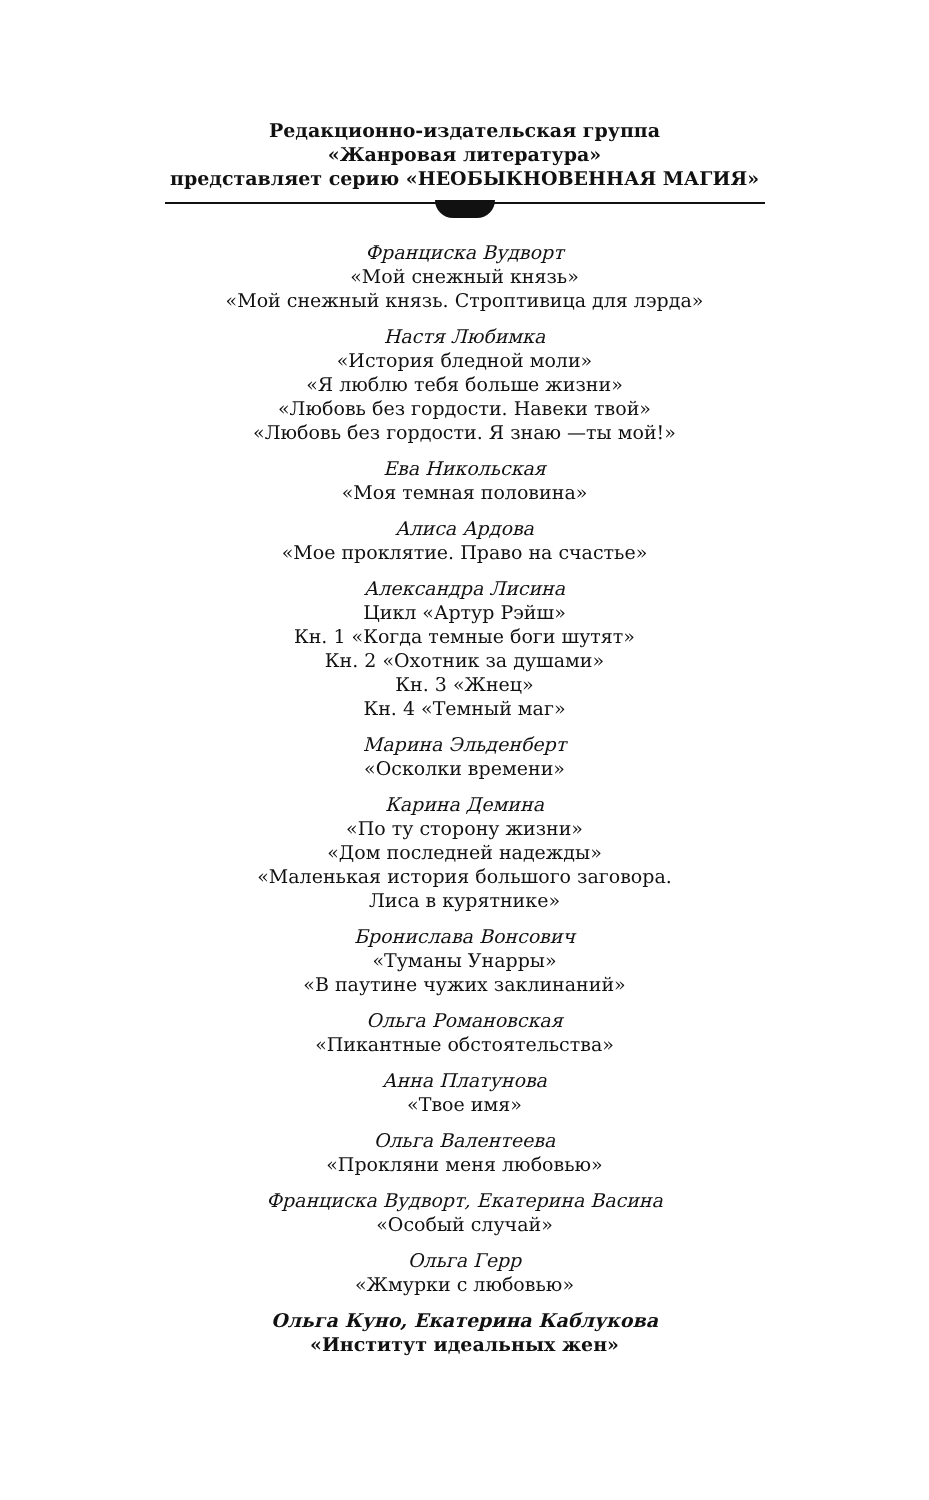Редакционно-издательская группа
«Жанровая литература»
представляет серию «НЕОБЫКНОВЕННАЯ МАГИЯ»
Франциска Вудворт
«Мой снежный князь»
«Мой снежный князь. Строптивица для лэрда»
Настя Любимка
«История бледной моли»
«Я люблю тебя больше жизни»
«Любовь без гордости. Навеки твой»
«Любовь без гордости. Я знаю —ты мой!»
Ева Никольская
«Моя темная половина»
Алиса Ардова
«Мое проклятие. Право на счастье»
Александра Лисина
Цикл «Артур Рэйш»
Кн. 1 «Когда темные боги шутят»
Кн. 2 «Охотник за душами»
Кн. 3 «Жнец»
Кн. 4 «Темный маг»
Марина Эльденберт
«Осколки времени»
Карина Демина
«По ту сторону жизни»
«Дом последней надежды»
«Маленькая история большого заговора.
Лиса в курятнике»
Бронислава Вонсович
«Туманы Унарры»
«В паутине чужих заклинаний»
Ольга Романовская
«Пикантные обстоятельства»
Анна Платунова
«Твое имя»
Ольга Валентеева
«Прокляни меня любовью»
Франциска Вудворт, Екатерина Васина
«Особый случай»
Ольга Герр
«Жмурки с любовью»
Ольга Куно, Екатерина Каблукова
«Институт идеальных жен»